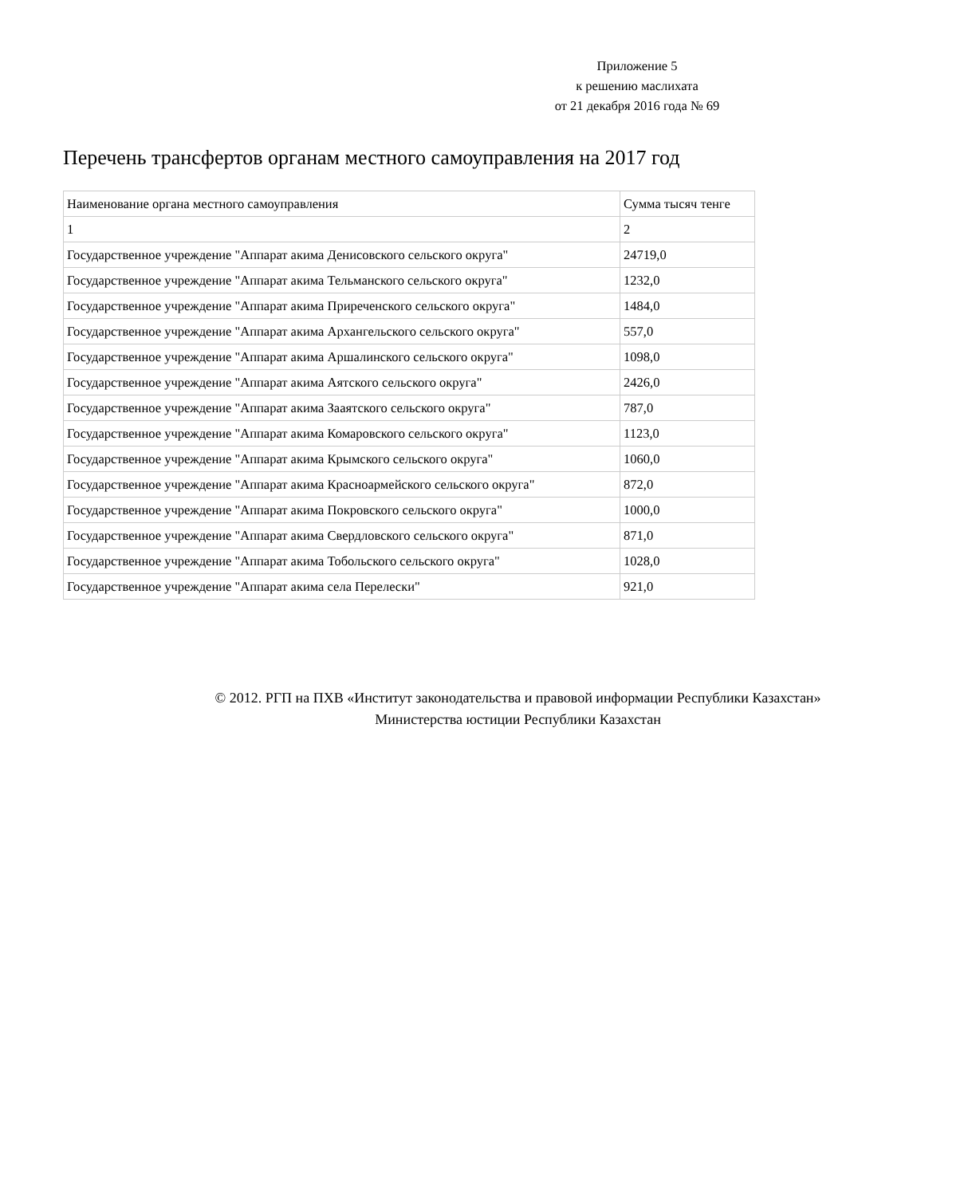Приложение 5
к решению маслихата
от 21 декабря 2016 года № 69
Перечень трансфертов органам местного самоуправления на 2017 год
| Наименование органа местного самоуправления | Сумма тысяч тенге |
| 1 | 2 |
| Государственное учреждение "Аппарат акима Денисовского сельского округа" | 24719,0 |
| Государственное учреждение "Аппарат акима Тельманского сельского округа" | 1232,0 |
| Государственное учреждение "Аппарат акима Приреченского сельского округа" | 1484,0 |
| Государственное учреждение "Аппарат акима Архангельского сельского округа" | 557,0 |
| Государственное учреждение "Аппарат акима Аршалинского сельского округа" | 1098,0 |
| Государственное учреждение "Аппарат акима Аятского сельского округа" | 2426,0 |
| Государственное учреждение "Аппарат акима Зааятского сельского округа" | 787,0 |
| Государственное учреждение "Аппарат акима Комаровского сельского округа" | 1123,0 |
| Государственное учреждение "Аппарат акима Крымского сельского округа" | 1060,0 |
| Государственное учреждение "Аппарат акима Красноармейского сельского округа" | 872,0 |
| Государственное учреждение "Аппарат акима Покровского сельского округа" | 1000,0 |
| Государственное учреждение "Аппарат акима Свердловского сельского округа" | 871,0 |
| Государственное учреждение "Аппарат акима Тобольского сельского округа" | 1028,0 |
| Государственное учреждение "Аппарат акима села Перелески" | 921,0 |
© 2012. РГП на ПХВ «Институт законодательства и правовой информации Республики Казахстан»
Министерства юстиции Республики Казахстан